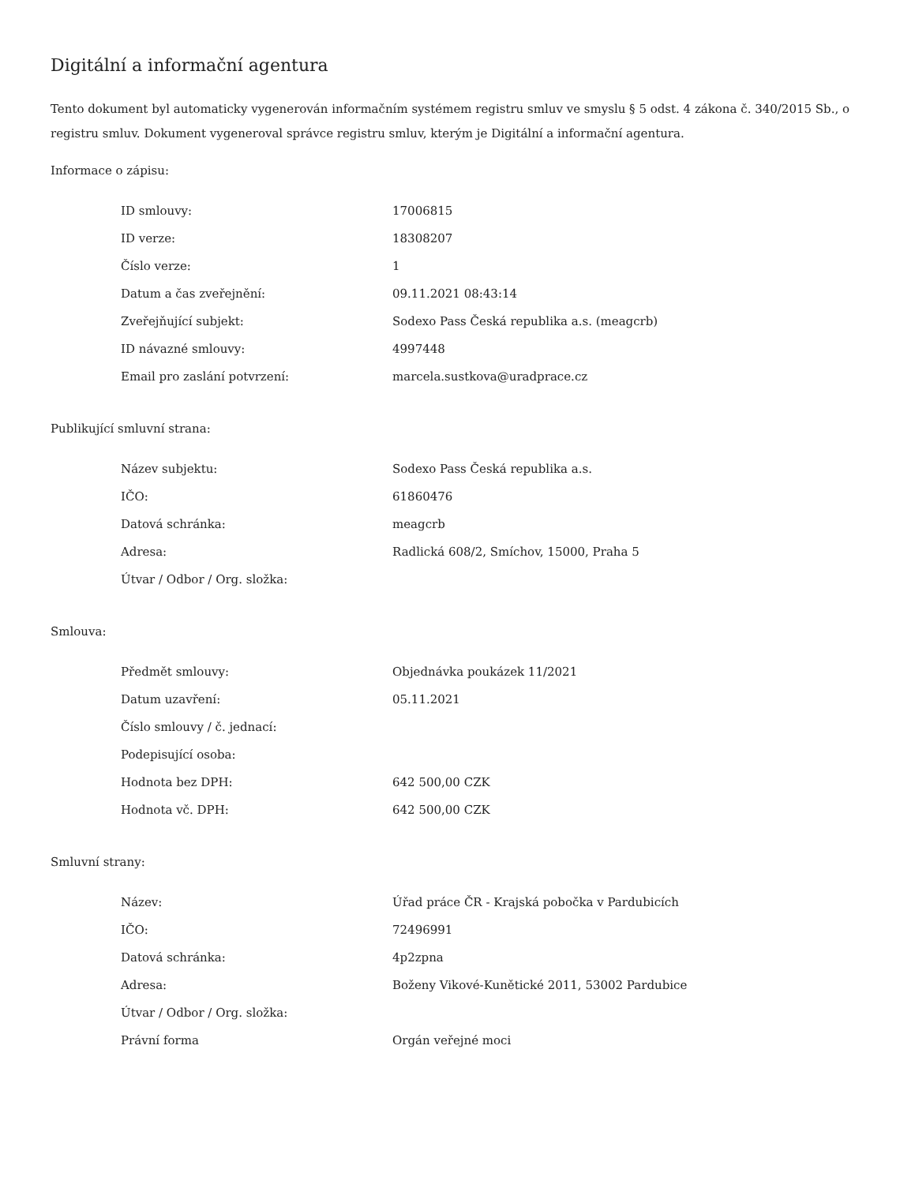Digitální a informační agentura
Tento dokument byl automaticky vygenerován informačním systémem registru smluv ve smyslu § 5 odst. 4 zákona č. 340/2015 Sb., o registru smluv. Dokument vygeneroval správce registru smluv, kterým je Digitální a informační agentura.
Informace o zápisu:
| ID smlouvy: | 17006815 |
| ID verze: | 18308207 |
| Číslo verze: | 1 |
| Datum a čas zveřejnění: | 09.11.2021 08:43:14 |
| Zveřejňující subjekt: | Sodexo Pass Česká republika a.s. (meagcrb) |
| ID návazné smlouvy: | 4997448 |
| Email pro zaslání potvrzení: | marcela.sustkova@uradprace.cz |
Publikující smluvní strana:
| Název subjektu: | Sodexo Pass Česká republika a.s. |
| IČO: | 61860476 |
| Datová schránka: | meagcrb |
| Adresa: | Radlická 608/2, Smíchov, 15000, Praha 5 |
| Útvar / Odbor / Org. složka: | |
Smlouva:
| Předmět smlouvy: | Objednávka poukázek 11/2021 |
| Datum uzavření: | 05.11.2021 |
| Číslo smlouvy / č. jednací: | |
| Podepisující osoba: | |
| Hodnota bez DPH: | 642 500,00 CZK |
| Hodnota vč. DPH: | 642 500,00 CZK |
Smluvní strany:
| Název: | Úřad práce ČR - Krajská pobočka v Pardubicích |
| IČO: | 72496991 |
| Datová schránka: | 4p2zpna |
| Adresa: | Boženy Vikové-Kunětické 2011, 53002 Pardubice |
| Útvar / Odbor / Org. složka: | |
| Právní forma | Orgán veřejné moci |